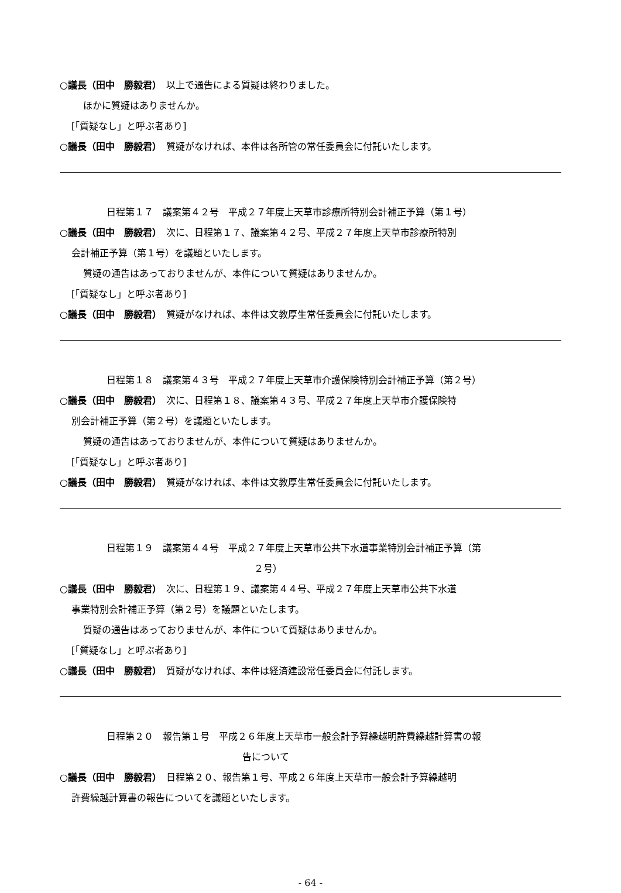○議長（田中　勝毅君）　以上で通告による質疑は終わりました。
ほかに質疑はありませんか。
[「質疑なし」と呼ぶ者あり]
○議長（田中　勝毅君）　質疑がなければ、本件は各所管の常任委員会に付託いたします。
日程第１７　議案第４２号　平成２７年度上天草市診療所特別会計補正予算（第１号）
○議長（田中　勝毅君）　次に、日程第１７、議案第４２号、平成２７年度上天草市診療所特別
会計補正予算（第１号）を議題といたします。
質疑の通告はあっておりませんが、本件について質疑はありませんか。
[「質疑なし」と呼ぶ者あり]
○議長（田中　勝毅君）　質疑がなければ、本件は文教厚生常任委員会に付託いたします。
日程第１８　議案第４３号　平成２７年度上天草市介護保険特別会計補正予算（第２号）
○議長（田中　勝毅君）　次に、日程第１８、議案第４３号、平成２７年度上天草市介護保険特
別会計補正予算（第２号）を議題といたします。
質疑の通告はあっておりませんが、本件について質疑はありませんか。
[「質疑なし」と呼ぶ者あり]
○議長（田中　勝毅君）　質疑がなければ、本件は文教厚生常任委員会に付託いたします。
日程第１９　議案第４４号　平成２７年度上天草市公共下水道事業特別会計補正予算（第
２号）
○議長（田中　勝毅君）　次に、日程第１９、議案第４４号、平成２７年度上天草市公共下水道
事業特別会計補正予算（第２号）を議題といたします。
質疑の通告はあっておりませんが、本件について質疑はありませんか。
[「質疑なし」と呼ぶ者あり]
○議長（田中　勝毅君）　質疑がなければ、本件は経済建設常任委員会に付託します。
日程第２０　報告第１号　平成２６年度上天草市一般会計予算繰越明許費繰越計算書の報
告について
○議長（田中　勝毅君）　日程第２０、報告第１号、平成２６年度上天草市一般会計予算繰越明
許費繰越計算書の報告についてを議題といたします。
- 64 -